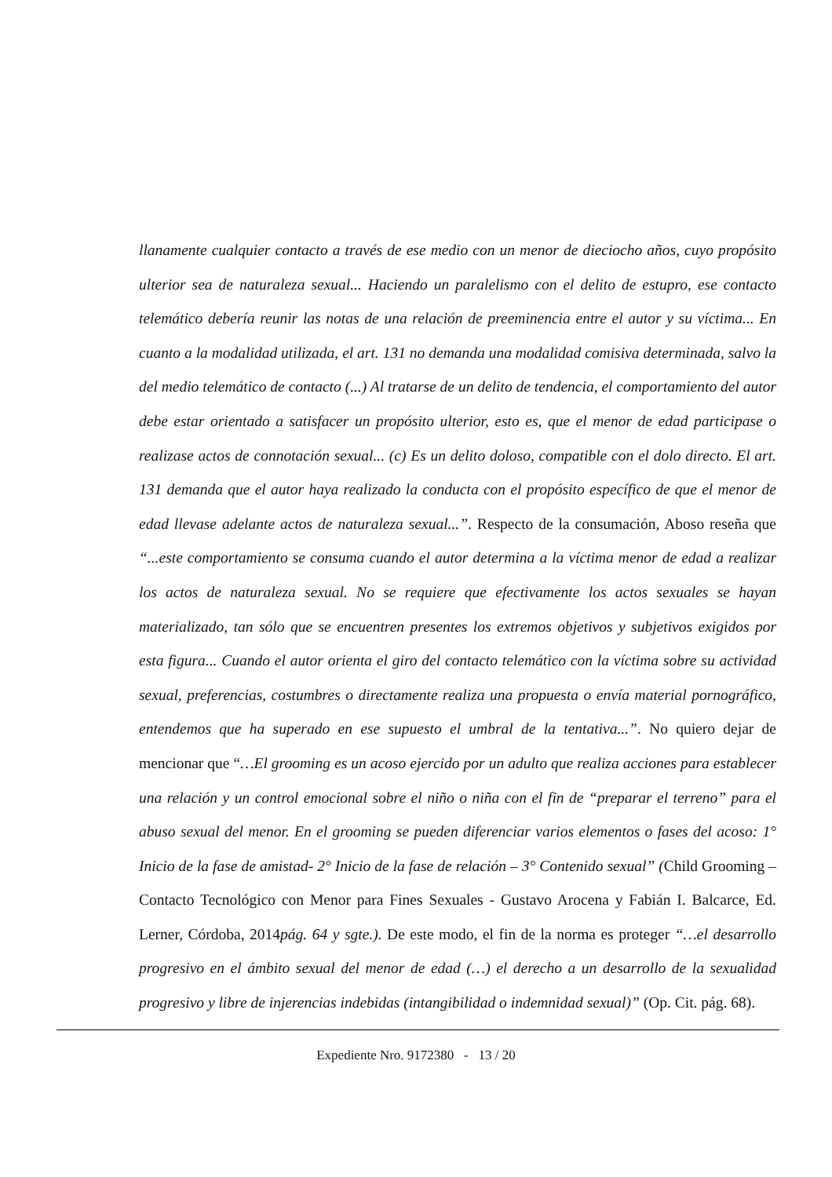llanamente cualquier contacto a través de ese medio con un menor de dieciocho años, cuyo propósito ulterior sea de naturaleza sexual... Haciendo un paralelismo con el delito de estupro, ese contacto telemático debería reunir las notas de una relación de preeminencia entre el autor y su víctima... En cuanto a la modalidad utilizada, el art. 131 no demanda una modalidad comisiva determinada, salvo la del medio telemático de contacto (...) Al tratarse de un delito de tendencia, el comportamiento del autor debe estar orientado a satisfacer un propósito ulterior, esto es, que el menor de edad participase o realizase actos de connotación sexual... (c) Es un delito doloso, compatible con el dolo directo. El art. 131 demanda que el autor haya realizado la conducta con el propósito específico de que el menor de edad llevase adelante actos de naturaleza sexual...”. Respecto de la consumación, Aboso reseña que “...este comportamiento se consuma cuando el autor determina a la víctima menor de edad a realizar los actos de naturaleza sexual. No se requiere que efectivamente los actos sexuales se hayan materializado, tan sólo que se encuentren presentes los extremos objetivos y subjetivos exigidos por esta figura... Cuando el autor orienta el giro del contacto telemático con la víctima sobre su actividad sexual, preferencias, costumbres o directamente realiza una propuesta o envía material pornográfico, entendemos que ha superado en ese supuesto el umbral de la tentativa...”. No quiero dejar de mencionar que “…El grooming es un acoso ejercido por un adulto que realiza acciones para establecer una relación y un control emocional sobre el niño o niña con el fin de “preparar el terreno” para el abuso sexual del menor. En el grooming se pueden diferenciar varios elementos o fases del acoso: 1° Inicio de la fase de amistad- 2° Inicio de la fase de relación – 3° Contenido sexual” (Child Grooming – Contacto Tecnológico con Menor para Fines Sexuales - Gustavo Arocena y Fabián I. Balcarce, Ed. Lerner, Córdoba, 2014pág. 64 y sgte.). De este modo, el fin de la norma es proteger “…el desarrollo progresivo en el ámbito sexual del menor de edad (…) el derecho a un desarrollo de la sexualidad progresivo y libre de injerencias indebidas (intangibilidad o indemnidad sexual)” (Op. Cit. pág. 68).
Expediente Nro. 9172380 - 13 / 20